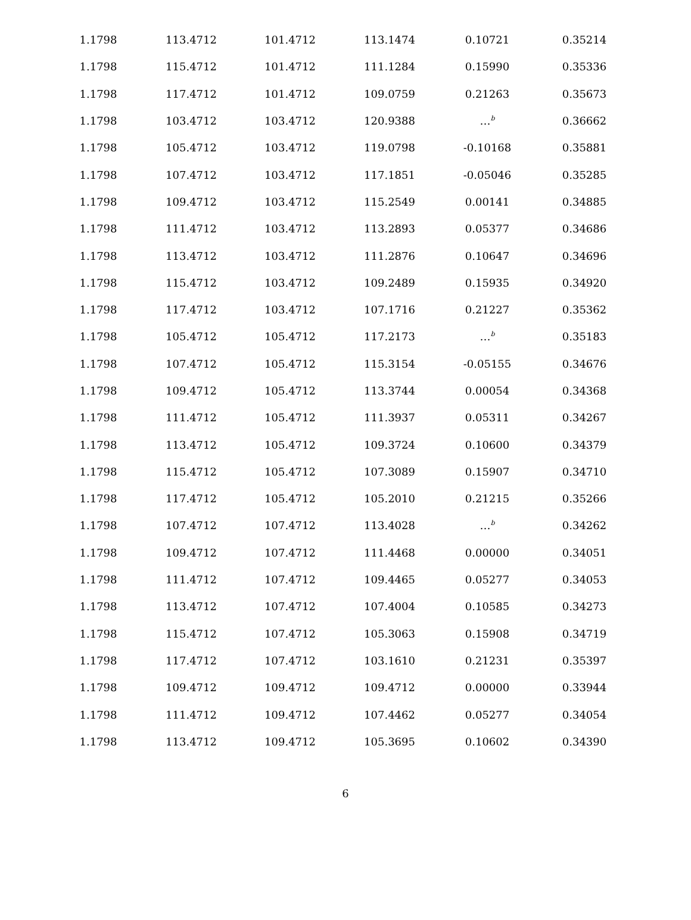| 1.1798 | 113.4712 | 101.4712 | 113.1474 | 0.10721 | 0.35214 |
| 1.1798 | 115.4712 | 101.4712 | 111.1284 | 0.15990 | 0.35336 |
| 1.1798 | 117.4712 | 101.4712 | 109.0759 | 0.21263 | 0.35673 |
| 1.1798 | 103.4712 | 103.4712 | 120.9388 | …<sup>b</sup> | 0.36662 |
| 1.1798 | 105.4712 | 103.4712 | 119.0798 | -0.10168 | 0.35881 |
| 1.1798 | 107.4712 | 103.4712 | 117.1851 | -0.05046 | 0.35285 |
| 1.1798 | 109.4712 | 103.4712 | 115.2549 | 0.00141 | 0.34885 |
| 1.1798 | 111.4712 | 103.4712 | 113.2893 | 0.05377 | 0.34686 |
| 1.1798 | 113.4712 | 103.4712 | 111.2876 | 0.10647 | 0.34696 |
| 1.1798 | 115.4712 | 103.4712 | 109.2489 | 0.15935 | 0.34920 |
| 1.1798 | 117.4712 | 103.4712 | 107.1716 | 0.21227 | 0.35362 |
| 1.1798 | 105.4712 | 105.4712 | 117.2173 | …<sup>b</sup> | 0.35183 |
| 1.1798 | 107.4712 | 105.4712 | 115.3154 | -0.05155 | 0.34676 |
| 1.1798 | 109.4712 | 105.4712 | 113.3744 | 0.00054 | 0.34368 |
| 1.1798 | 111.4712 | 105.4712 | 111.3937 | 0.05311 | 0.34267 |
| 1.1798 | 113.4712 | 105.4712 | 109.3724 | 0.10600 | 0.34379 |
| 1.1798 | 115.4712 | 105.4712 | 107.3089 | 0.15907 | 0.34710 |
| 1.1798 | 117.4712 | 105.4712 | 105.2010 | 0.21215 | 0.35266 |
| 1.1798 | 107.4712 | 107.4712 | 113.4028 | …<sup>b</sup> | 0.34262 |
| 1.1798 | 109.4712 | 107.4712 | 111.4468 | 0.00000 | 0.34051 |
| 1.1798 | 111.4712 | 107.4712 | 109.4465 | 0.05277 | 0.34053 |
| 1.1798 | 113.4712 | 107.4712 | 107.4004 | 0.10585 | 0.34273 |
| 1.1798 | 115.4712 | 107.4712 | 105.3063 | 0.15908 | 0.34719 |
| 1.1798 | 117.4712 | 107.4712 | 103.1610 | 0.21231 | 0.35397 |
| 1.1798 | 109.4712 | 109.4712 | 109.4712 | 0.00000 | 0.33944 |
| 1.1798 | 111.4712 | 109.4712 | 107.4462 | 0.05277 | 0.34054 |
| 1.1798 | 113.4712 | 109.4712 | 105.3695 | 0.10602 | 0.34390 |
6